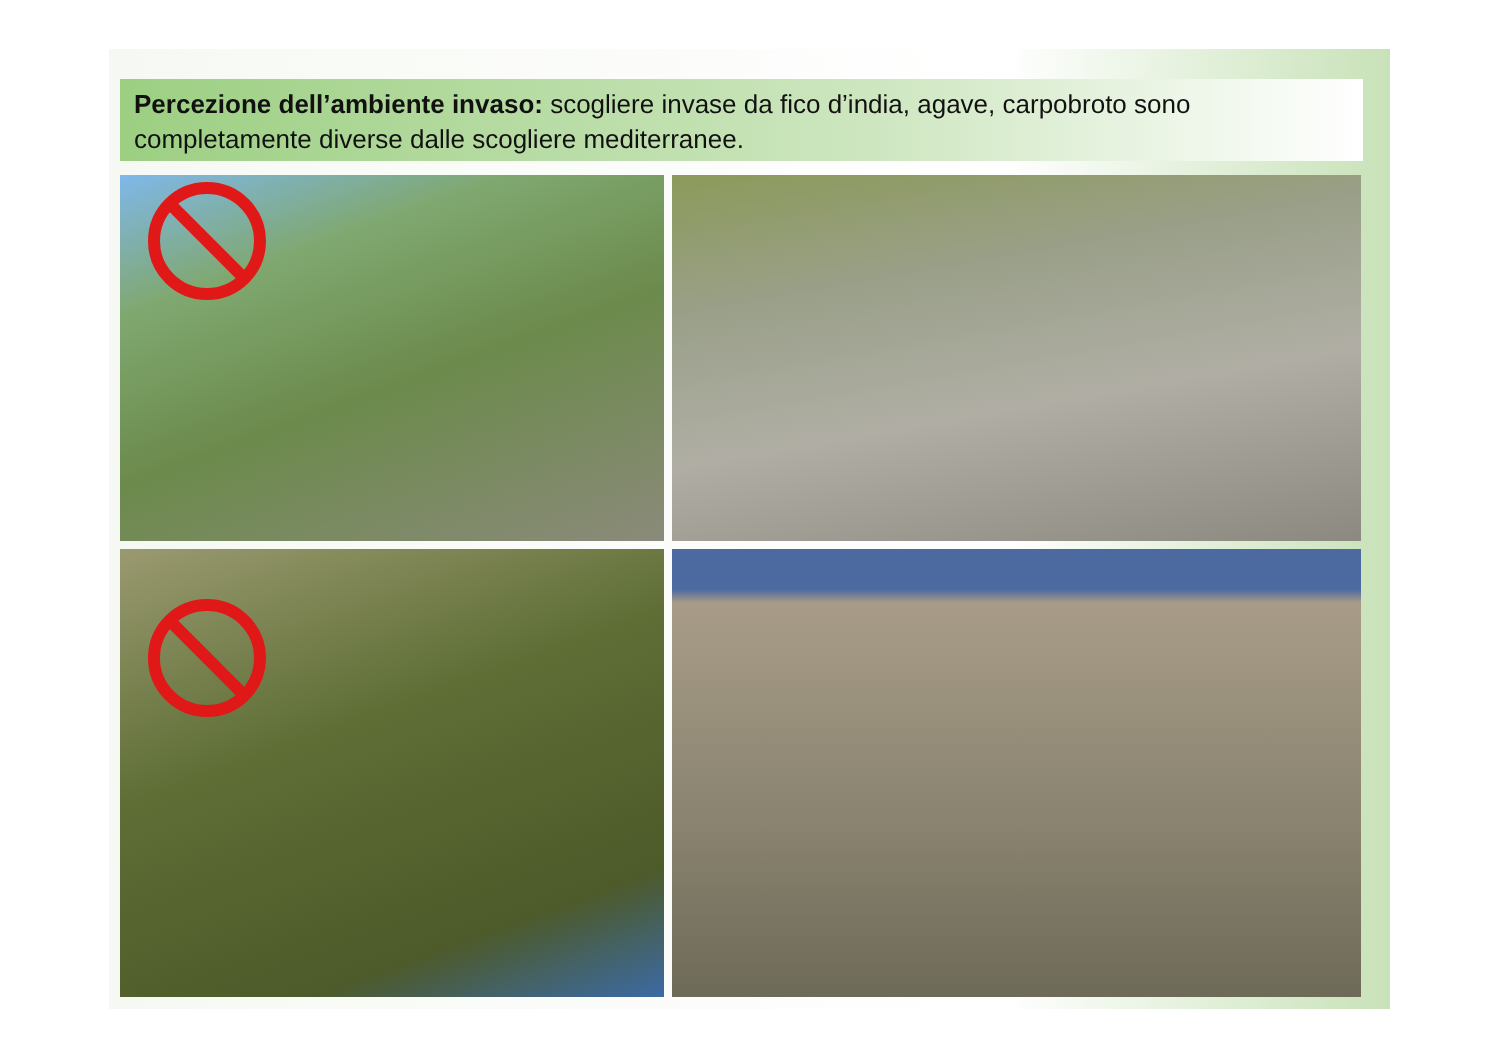Percezione dell’ambiente invaso: scogliere invase da fico d’india, agave, carpobroto sono completamente diverse dalle scogliere mediterranee.